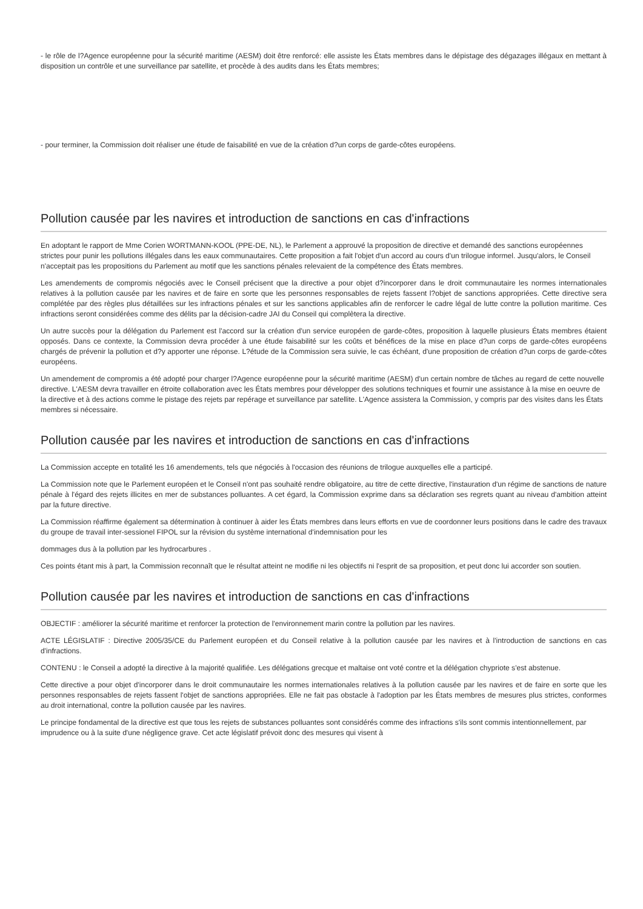- le rôle de l?Agence européenne pour la sécurité maritime (AESM) doit être renforcé: elle assiste les États membres dans le dépistage des dégazages illégaux en mettant à disposition un contrôle et une surveillance par satellite, et procède à des audits dans les États membres;
- pour terminer, la Commission doit réaliser une étude de faisabilité en vue de la création d?un corps de garde-côtes européens.
Pollution causée par les navires et introduction de sanctions en cas d'infractions
En adoptant le rapport de Mme Corien WORTMANN-KOOL (PPE-DE, NL), le Parlement a approuvé la proposition de directive et demandé des sanctions européennes strictes pour punir les pollutions illégales dans les eaux communautaires. Cette proposition a fait l'objet d'un accord au cours d'un trilogue informel. Jusqu'alors, le Conseil n'acceptait pas les propositions du Parlement au motif que les sanctions pénales relevaient de la compétence des États membres.
Les amendements de compromis négociés avec le Conseil précisent que la directive a pour objet d?incorporer dans le droit communautaire les normes internationales relatives à la pollution causée par les navires et de faire en sorte que les personnes responsables de rejets fassent l?objet de sanctions appropriées. Cette directive sera complétée par des règles plus détaillées sur les infractions pénales et sur les sanctions applicables afin de renforcer le cadre légal de lutte contre la pollution maritime. Ces infractions seront considérées comme des délits par la décision-cadre JAI du Conseil qui complètera la directive.
Un autre succès pour la délégation du Parlement est l'accord sur la création d'un service européen de garde-côtes, proposition à laquelle plusieurs États membres étaient opposés. Dans ce contexte, la Commission devra procéder à une étude faisabilité sur les coûts et bénéfices de la mise en place d?un corps de garde-côtes européens chargés de prévenir la pollution et d?y apporter une réponse. L?étude de la Commission sera suivie, le cas échéant, d'une proposition de création d?un corps de garde-côtes européens.
Un amendement de compromis a été adopté pour charger l?Agence européenne pour la sécurité maritime (AESM) d'un certain nombre de tâches au regard de cette nouvelle directive. L'AESM devra travailler en étroite collaboration avec les États membres pour développer des solutions techniques et fournir une assistance à la mise en oeuvre de la directive et à des actions comme le pistage des rejets par repérage et surveillance par satellite. L'Agence assistera la Commission, y compris par des visites dans les États membres si nécessaire.
Pollution causée par les navires et introduction de sanctions en cas d'infractions
La Commission accepte en totalité les 16 amendements, tels que négociés à l'occasion des réunions de trilogue auxquelles elle a participé.
La Commission note que le Parlement européen et le Conseil n'ont pas souhaité rendre obligatoire, au titre de cette directive, l'instauration d'un régime de sanctions de nature pénale à l'égard des rejets illicites en mer de substances polluantes. A cet égard, la Commission exprime dans sa déclaration ses regrets quant au niveau d'ambition atteint par la future directive.
La Commission réaffirme également sa détermination à continuer à aider les États membres dans leurs efforts en vue de coordonner leurs positions dans le cadre des travaux du groupe de travail inter-sessionel FIPOL sur la révision du système international d'indemnisation pour les
dommages dus à la pollution par les hydrocarbures .
Ces points étant mis à part, la Commission reconnaît que le résultat atteint ne modifie ni les objectifs ni l'esprit de sa proposition, et peut donc lui accorder son soutien.
Pollution causée par les navires et introduction de sanctions en cas d'infractions
OBJECTIF : améliorer la sécurité maritime et renforcer la protection de l'environnement marin contre la pollution par les navires.
ACTE LÉGISLATIF : Directive 2005/35/CE du Parlement européen et du Conseil relative à la pollution causée par les navires et à l'introduction de sanctions en cas d'infractions.
CONTENU : le Conseil a adopté la directive à la majorité qualifiée. Les délégations grecque et maltaise ont voté contre et la délégation chypriote s'est abstenue.
Cette directive a pour objet d'incorporer dans le droit communautaire les normes internationales relatives à la pollution causée par les navires et de faire en sorte que les personnes responsables de rejets fassent l'objet de sanctions appropriées. Elle ne fait pas obstacle à l'adoption par les États membres de mesures plus strictes, conformes au droit international, contre la pollution causée par les navires.
Le principe fondamental de la directive est que tous les rejets de substances polluantes sont considérés comme des infractions s'ils sont commis intentionnellement, par imprudence ou à la suite d'une négligence grave. Cet acte législatif prévoit donc des mesures qui visent à